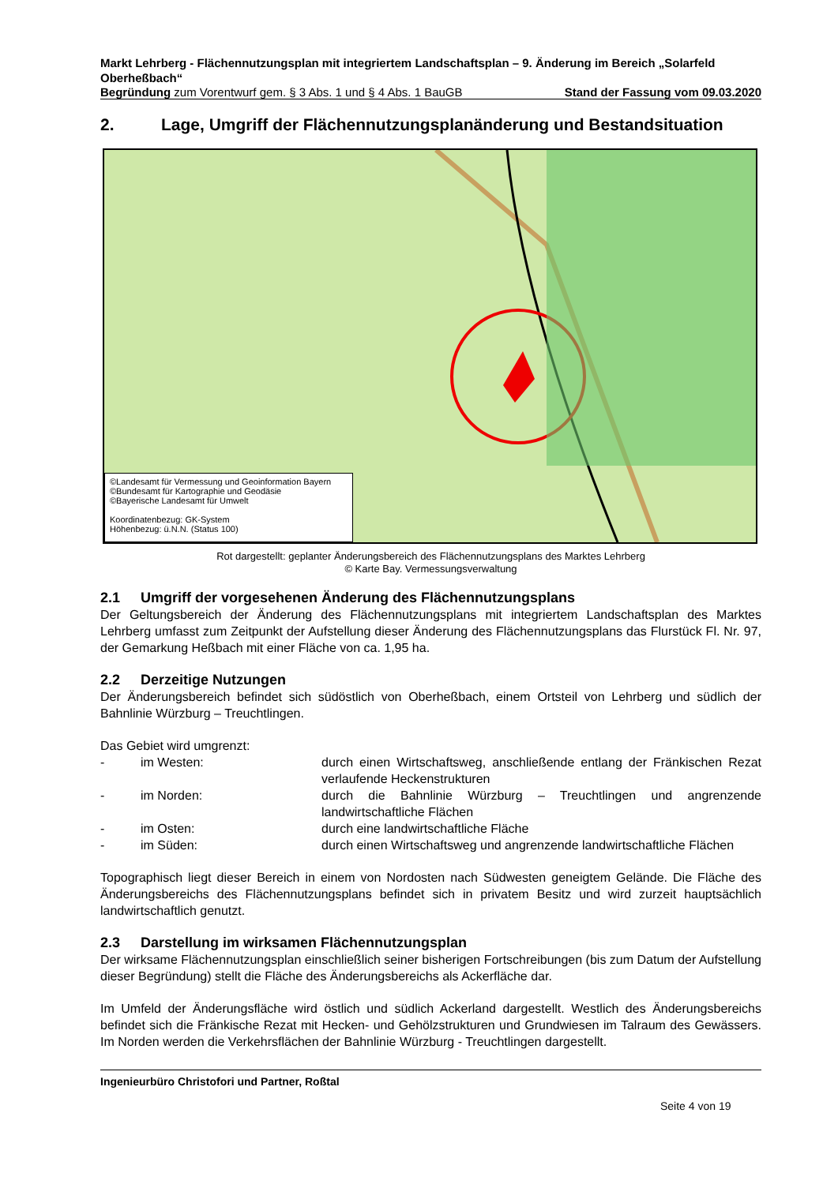Markt Lehrberg - Flächennutzungsplan mit integriertem Landschaftsplan – 9. Änderung im Bereich „Solarfeld Oberheßbach“
Begründung zum Vorentwurf gem. § 3 Abs. 1 und § 4 Abs. 1 BauGB Stand der Fassung vom 09.03.2020
2. Lage, Umgriff der Flächennutzungsplanänderung und Bestandsituation
©Landesamt für Vermessung und Geoinformation Bayern
©Bundesamt für Kartographie und Geodäsie
©Bayerische Landesamt für Umwelt
Koordinatenbezug: GK-System
Höhenbezug: ü.N.N. (Status 100)
Rot dargestellt: geplanter Änderungsbereich des Flächennutzungsplans des Marktes Lehrberg
© Karte Bay. Vermessungsverwaltung
2.1 Umgriff der vorgesehenen Änderung des Flächennutzungsplans
Der Geltungsbereich der Änderung des Flächennutzungsplans mit integriertem Landschaftsplan des Marktes Lehrberg umfasst zum Zeitpunkt der Aufstellung dieser Änderung des Flächennutzungsplans das Flurstück Fl. Nr. 97, der Gemarkung Heßbach mit einer Fläche von ca. 1,95 ha.
2.2 Derzeitige Nutzungen
Der Änderungsbereich befindet sich südöstlich von Oberheßbach, einem Ortsteil von Lehrberg und südlich der Bahnlinie Würzburg – Treuchtlingen.
Das Gebiet wird umgrenzt:
- im Westen: durch einen Wirtschaftsweg, anschließende entlang der Fränkischen Rezat verlaufende Heckenstrukturen
- im Norden: durch die Bahnlinie Würzburg – Treuchtlingen und angrenzende landwirtschaftliche Flächen
- im Osten: durch eine landwirtschaftliche Fläche
- im Süden: durch einen Wirtschaftsweg und angrenzende landwirtschaftliche Flächen
Topographisch liegt dieser Bereich in einem von Nordosten nach Südwesten geneigtem Gelände. Die Fläche des Änderungsbereichs des Flächennutzungsplans befindet sich in privatem Besitz und wird zurzeit hauptsächlich landwirtschaftlich genutzt.
2.3 Darstellung im wirksamen Flächennutzungsplan
Der wirksame Flächennutzungsplan einschließlich seiner bisherigen Fortschreibungen (bis zum Datum der Aufstellung dieser Begründung) stellt die Fläche des Änderungsbereichs als Ackerfläche dar.
Im Umfeld der Änderungsfläche wird östlich und südlich Ackerland dargestellt. Westlich des Änderungsbereichs befindet sich die Fränkische Rezat mit Hecken- und Gehölzstrukturen und Grundwiesen im Talraum des Gewässers. Im Norden werden die Verkehrsflächen der Bahnlinie Würzburg - Treuchtlingen dargestellt.
Ingenieurbüro Christofori und Partner, Roßtal
Seite 4 von 19